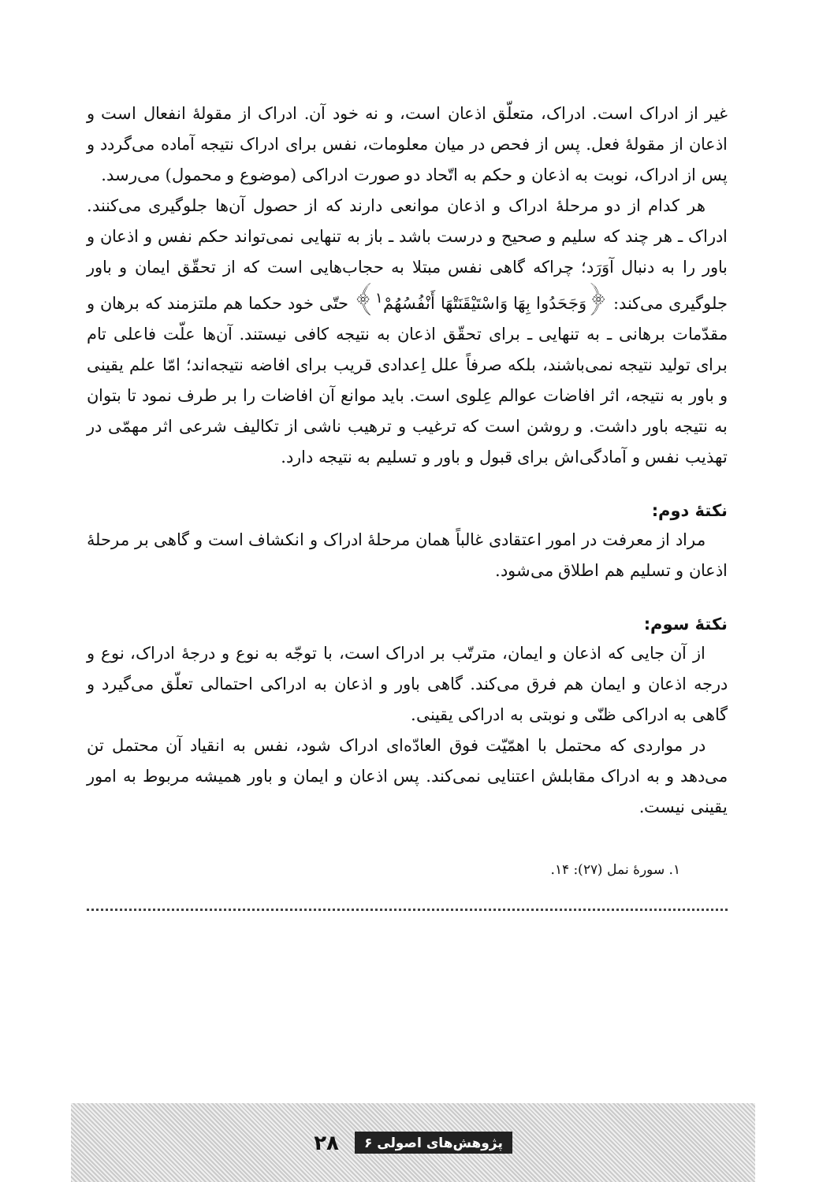غیر از ادراک است. ادراک، متعلّق اذعان است، و نه خود آن. ادراک از مقولهٔ انفعال است و اذعان از مقولهٔ فعل. پس از فحص در میان معلومات، نفس برای ادراک نتیجه آماده می‌گردد و پس از ادراک، نوبت به اذعان و حکم به اتّحاد دو صورت ادراکی (موضوع و محمول) می‌رسد.
هر کدام از دو مرحلهٔ ادراک و اذعان موانعی دارند که از حصول آن‌ها جلوگیری می‌کنند. ادراک ـ هر چند که سلیم و صحیح و درست باشد ـ باز به تنهایی نمی‌تواند حکم نفس و اذعان و باور را به دنبال آوَرَد؛ چراکه گاهی نفس مبتلا به حجاب‌هایی است که از تحقّق ایمان و باور جلوگیری می‌کند: ﴿وَجَحَدُوا بِهَا وَاسْتَيْقَنَتْهَا أَنْفُسُهُمْ<sup>۱</sup>﴾ حتّی خود حکما هم ملتزمند که برهان و مقدّمات برهانی ـ به تنهایی ـ برای تحقّق اذعان به نتیجه کافی نیستند. آن‌ها علّت فاعلی تام برای تولید نتیجه نمی‌باشند، بلکه صرفاً علل اِعدادی قریب برای افاضه نتیجه‌اند؛ امّا علم یقینی و باور به نتیجه، اثر افاضات عوالم عِلوی است. باید موانع آن افاضات را بر طرف نمود تا بتوان به نتیجه باور داشت. و روشن است که ترغیب و ترهیب ناشی از تکالیف شرعی اثر مهمّی در تهذیب نفس و آمادگی‌اش برای قبول و باور و تسلیم به نتیجه دارد.
نکتهٔ دوم:
مراد از معرفت در امور اعتقادی غالباً همان مرحلهٔ ادراک و انکشاف است و گاهی بر مرحلهٔ اذعان و تسلیم هم اطلاق می‌شود.
نکتهٔ سوم:
از آن جایی که اذعان و ایمان، مترتّب بر ادراک است، با توجّه به نوع و درجهٔ ادراک، نوع و درجه اذعان و ایمان هم فرق می‌کند. گاهی باور و اذعان به ادراکی احتمالی تعلّق می‌گیرد و گاهی به ادراکی ظنّی و نوبتی به ادراکی یقینی.
در مواردی که محتمل با اهمّیّت فوق العادّه‌ای ادراک شود، نفس به انقیاد آن محتمل تن می‌دهد و به ادراک مقابلش اعتنایی نمی‌کند. پس اذعان و ایمان و باور همیشه مربوط به امور یقینی نیست.
۱. سورهٔ نمل (۲۷): ۱۴.
پژوهش‌های اصولی ۶ ۲۸